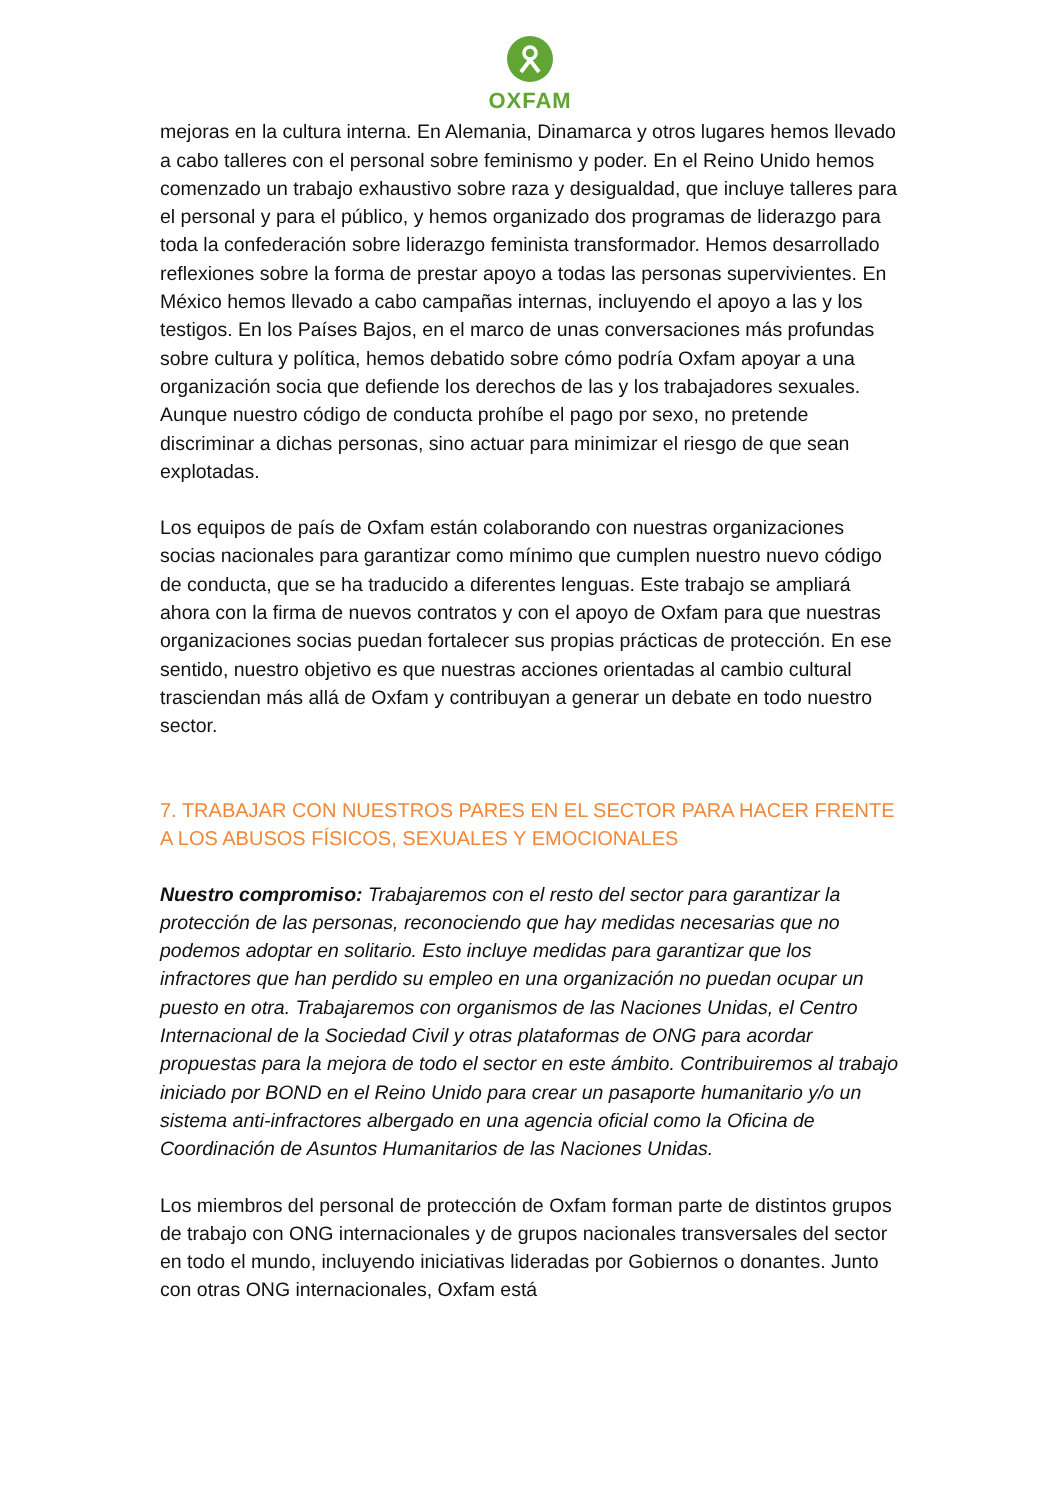OXFAM
mejoras en la cultura interna. En Alemania, Dinamarca y otros lugares hemos llevado a cabo talleres con el personal sobre feminismo y poder. En el Reino Unido hemos comenzado un trabajo exhaustivo sobre raza y desigualdad, que incluye talleres para el personal y para el público, y hemos organizado dos programas de liderazgo para toda la confederación sobre liderazgo feminista transformador. Hemos desarrollado reflexiones sobre la forma de prestar apoyo a todas las personas supervivientes. En México hemos llevado a cabo campañas internas, incluyendo el apoyo a las y los testigos. En los Países Bajos, en el marco de unas conversaciones más profundas sobre cultura y política, hemos debatido sobre cómo podría Oxfam apoyar a una organización socia que defiende los derechos de las y los trabajadores sexuales. Aunque nuestro código de conducta prohíbe el pago por sexo, no pretende discriminar a dichas personas, sino actuar para minimizar el riesgo de que sean explotadas.
Los equipos de país de Oxfam están colaborando con nuestras organizaciones socias nacionales para garantizar como mínimo que cumplen nuestro nuevo código de conducta, que se ha traducido a diferentes lenguas. Este trabajo se ampliará ahora con la firma de nuevos contratos y con el apoyo de Oxfam para que nuestras organizaciones socias puedan fortalecer sus propias prácticas de protección. En ese sentido, nuestro objetivo es que nuestras acciones orientadas al cambio cultural trasciendan más allá de Oxfam y contribuyan a generar un debate en todo nuestro sector.
7. TRABAJAR CON NUESTROS PARES EN EL SECTOR PARA HACER FRENTE A LOS ABUSOS FÍSICOS, SEXUALES Y EMOCIONALES
Nuestro compromiso: Trabajaremos con el resto del sector para garantizar la protección de las personas, reconociendo que hay medidas necesarias que no podemos adoptar en solitario. Esto incluye medidas para garantizar que los infractores que han perdido su empleo en una organización no puedan ocupar un puesto en otra. Trabajaremos con organismos de las Naciones Unidas, el Centro Internacional de la Sociedad Civil y otras plataformas de ONG para acordar propuestas para la mejora de todo el sector en este ámbito. Contribuiremos al trabajo iniciado por BOND en el Reino Unido para crear un pasaporte humanitario y/o un sistema anti-infractores albergado en una agencia oficial como la Oficina de Coordinación de Asuntos Humanitarios de las Naciones Unidas.
Los miembros del personal de protección de Oxfam forman parte de distintos grupos de trabajo con ONG internacionales y de grupos nacionales transversales del sector en todo el mundo, incluyendo iniciativas lideradas por Gobiernos o donantes. Junto con otras ONG internacionales, Oxfam está